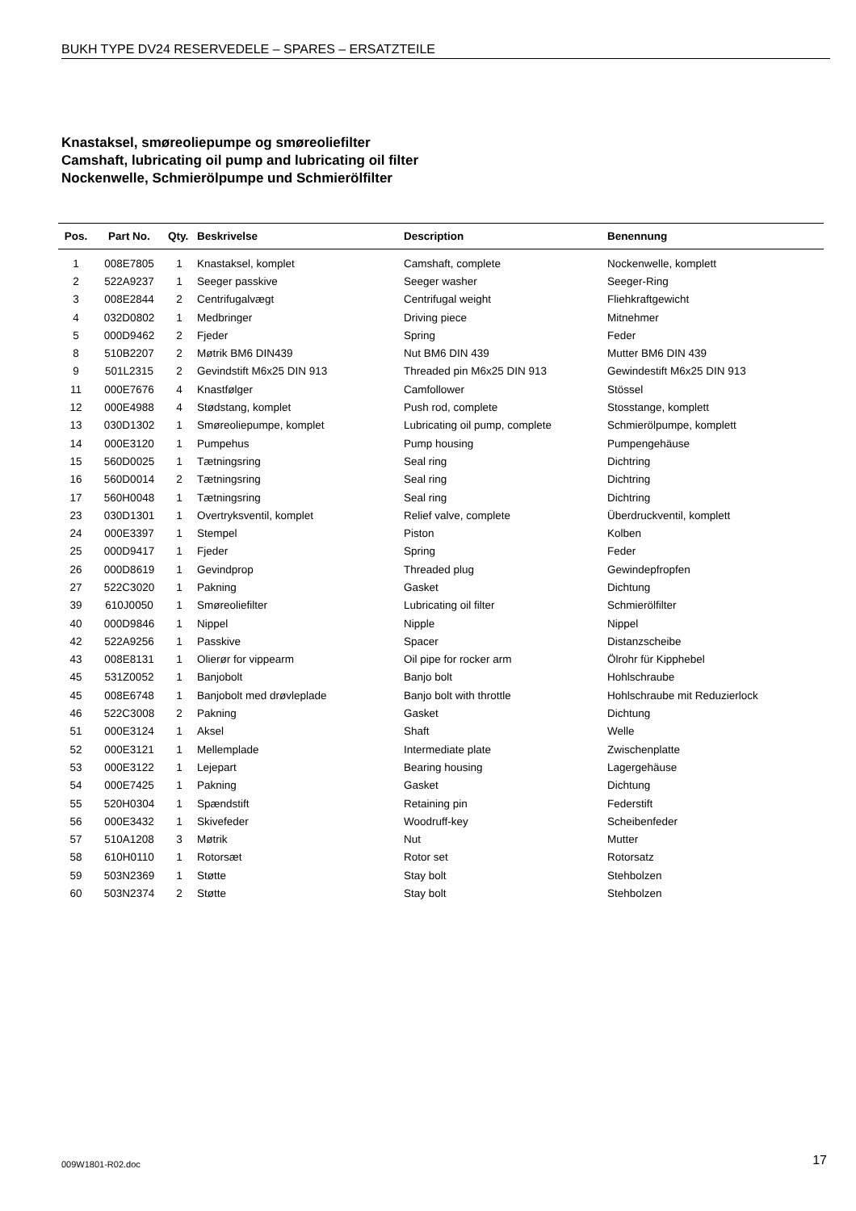BUKH TYPE DV24 RESERVEDELE – SPARES – ERSATZTEILE
Knastaksel, smøreoliepumpe og smøreoliefilter
Camshaft, lubricating oil pump and lubricating oil filter
Nockenwelle, Schmierölpumpe und Schmierölfilter
| Pos. | Part No. | Qty. | Beskrivelse | Description | Benennung |
| --- | --- | --- | --- | --- | --- |
| 1 | 008E7805 | 1 | Knastaksel, komplet | Camshaft, complete | Nockenwelle, komplett |
| 2 | 522A9237 | 1 | Seeger passkive | Seeger washer | Seeger-Ring |
| 3 | 008E2844 | 2 | Centrifugalvægt | Centrifugal weight | Fliehkraftgewicht |
| 4 | 032D0802 | 1 | Medbringer | Driving piece | Mitnehmer |
| 5 | 000D9462 | 2 | Fjeder | Spring | Feder |
| 8 | 510B2207 | 2 | Møtrik BM6 DIN439 | Nut BM6 DIN 439 | Mutter BM6 DIN 439 |
| 9 | 501L2315 | 2 | Gevindstift M6x25 DIN 913 | Threaded pin M6x25 DIN 913 | Gewindestift M6x25 DIN 913 |
| 11 | 000E7676 | 4 | Knastfølger | Camfollower | Stössel |
| 12 | 000E4988 | 4 | Stødstang, komplet | Push rod, complete | Stosstange, komplett |
| 13 | 030D1302 | 1 | Smøreoliepumpe, komplet | Lubricating oil pump, complete | Schmierölpumpe, komplett |
| 14 | 000E3120 | 1 | Pumpehus | Pump housing | Pumpengehäuse |
| 15 | 560D0025 | 1 | Tætningsring | Seal ring | Dichtring |
| 16 | 560D0014 | 2 | Tætningsring | Seal ring | Dichtring |
| 17 | 560H0048 | 1 | Tætningsring | Seal ring | Dichtring |
| 23 | 030D1301 | 1 | Overtryksventil, komplet | Relief valve, complete | Überdruckventil, komplett |
| 24 | 000E3397 | 1 | Stempel | Piston | Kolben |
| 25 | 000D9417 | 1 | Fjeder | Spring | Feder |
| 26 | 000D8619 | 1 | Gevindprop | Threaded plug | Gewindepfropfen |
| 27 | 522C3020 | 1 | Pakning | Gasket | Dichtung |
| 39 | 610J0050 | 1 | Smøreoliefilter | Lubricating oil filter | Schmierölfilter |
| 40 | 000D9846 | 1 | Nippel | Nipple | Nippel |
| 42 | 522A9256 | 1 | Passkive | Spacer | Distanzscheibe |
| 43 | 008E8131 | 1 | Olierør for vippearm | Oil pipe for rocker arm | Ölrohr für Kipphebel |
| 45 | 531Z0052 | 1 | Banjobolt | Banjo bolt | Hohlschraube |
| 45 | 008E6748 | 1 | Banjobolt med drøvleplade | Banjo bolt with throttle | Hohlschraube mit Reduzierlock |
| 46 | 522C3008 | 2 | Pakning | Gasket | Dichtung |
| 51 | 000E3124 | 1 | Aksel | Shaft | Welle |
| 52 | 000E3121 | 1 | Mellemplade | Intermediate plate | Zwischenplatte |
| 53 | 000E3122 | 1 | Lejepart | Bearing housing | Lagergehäuse |
| 54 | 000E7425 | 1 | Pakning | Gasket | Dichtung |
| 55 | 520H0304 | 1 | Spændstift | Retaining pin | Federstift |
| 56 | 000E3432 | 1 | Skivefeder | Woodruff-key | Scheibenfeder |
| 57 | 510A1208 | 3 | Møtrik | Nut | Mutter |
| 58 | 610H0110 | 1 | Rotorsæt | Rotor set | Rotorsatz |
| 59 | 503N2369 | 1 | Støtte | Stay bolt | Stehbolzen |
| 60 | 503N2374 | 2 | Støtte | Stay bolt | Stehbolzen |
009W1801-R02.doc 17